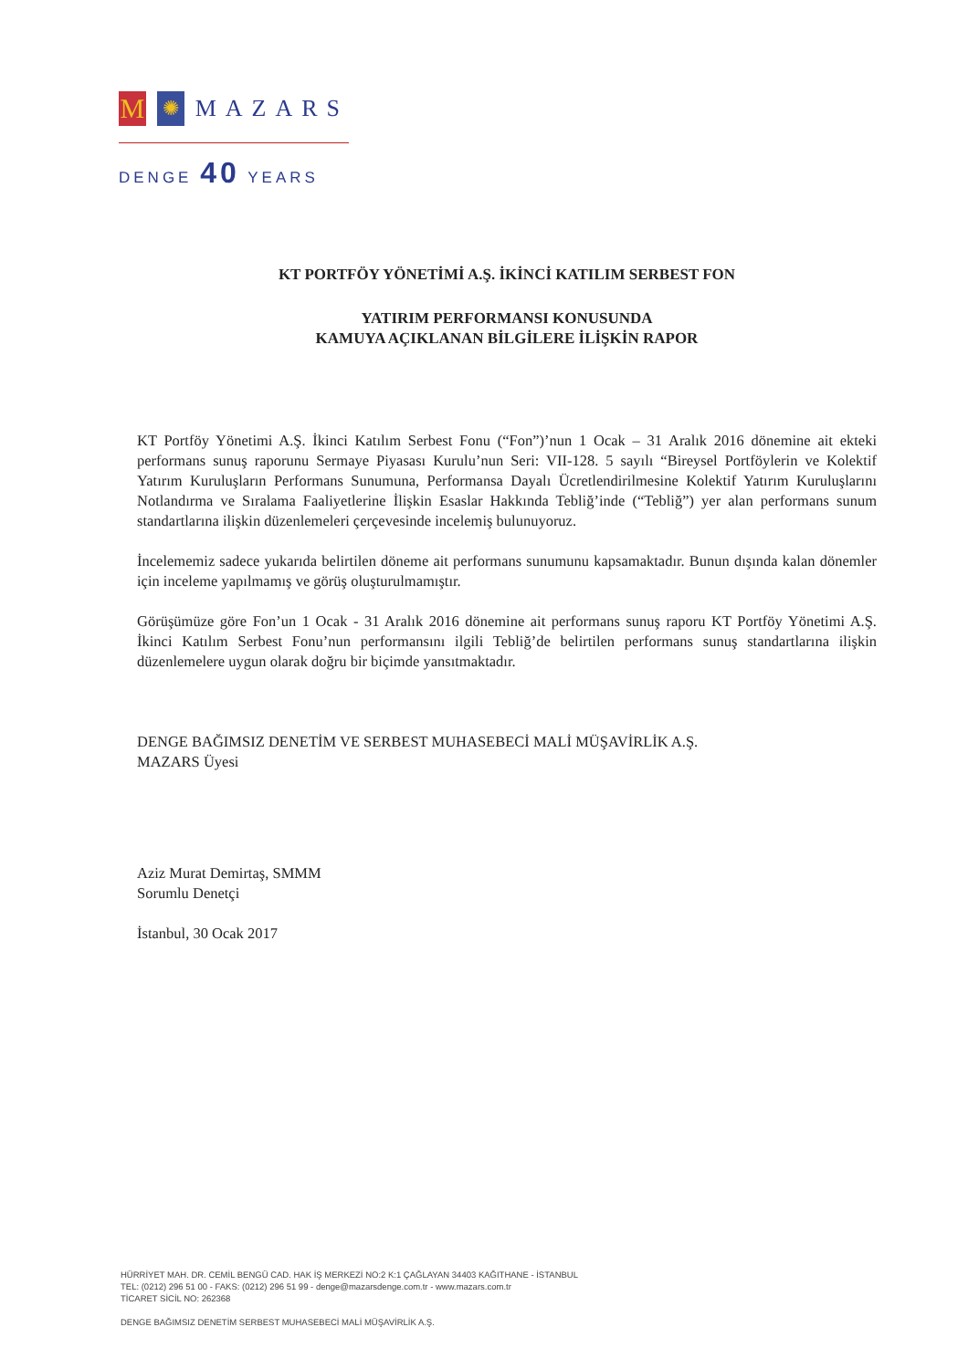M
✺
MAZARS
DENGE 40 YEARS
KT PORTFÖY YÖNETİMİ A.Ş. İKİNCİ KATILIM SERBEST FON
YATIRIM PERFORMANSI KONUSUNDA
KAMUYA AÇIKLANAN BİLGİLERE İLİŞKİN RAPOR
KT Portföy Yönetimi A.Ş. İkinci Katılım Serbest Fonu (“Fon”)’nun 1 Ocak – 31 Aralık 2016 dönemine ait ekteki performans sunuş raporunu Sermaye Piyasası Kurulu’nun Seri: VII-128. 5 sayılı “Bireysel Portföylerin ve Kolektif Yatırım Kuruluşların Performans Sunumuna, Performansa Dayalı Ücretlendirilmesine Kolektif Yatırım Kuruluşlarını Notlandırma ve Sıralama Faaliyetlerine İlişkin Esaslar Hakkında Tebliğ’inde (“Tebliğ”) yer alan performans sunum standartlarına ilişkin düzenlemeleri çerçevesinde incelemiş bulunuyoruz.
İncelememiz sadece yukarıda belirtilen döneme ait performans sunumunu kapsamaktadır. Bunun dışında kalan dönemler için inceleme yapılmamış ve görüş oluşturulmamıştır.
Görüşümüze göre Fon’un 1 Ocak - 31 Aralık 2016 dönemine ait performans sunuş raporu KT Portföy Yönetimi A.Ş. İkinci Katılım Serbest Fonu’nun performansını ilgili Tebliğ’de belirtilen performans sunuş standartlarına ilişkin düzenlemelere uygun olarak doğru bir biçimde yansıtmaktadır.
DENGE BAĞIMSIZ DENETİM VE SERBEST MUHASEBECİ MALİ MÜŞAVİRLİK A.Ş.
MAZARS Üyesi
Aziz Murat Demirtaş, SMMM
Sorumlu Denetçi
İstanbul, 30 Ocak 2017
HÜRRİYET MAH. DR. CEMİL BENGÜ CAD. HAK İŞ MERKEZİ NO:2 K:1 ÇAĞLAYAN 34403 KAĞITHANE - İSTANBUL
TEL: (0212) 296 51 00 - FAKS: (0212) 296 51 99 - denge@mazarsdenge.com.tr - www.mazars.com.tr
TİCARET SİCİL NO: 262368
DENGE BAĞIMSIZ DENETİM SERBEST MUHASEBECİ MALİ MÜŞAVİRLİK A.Ş.